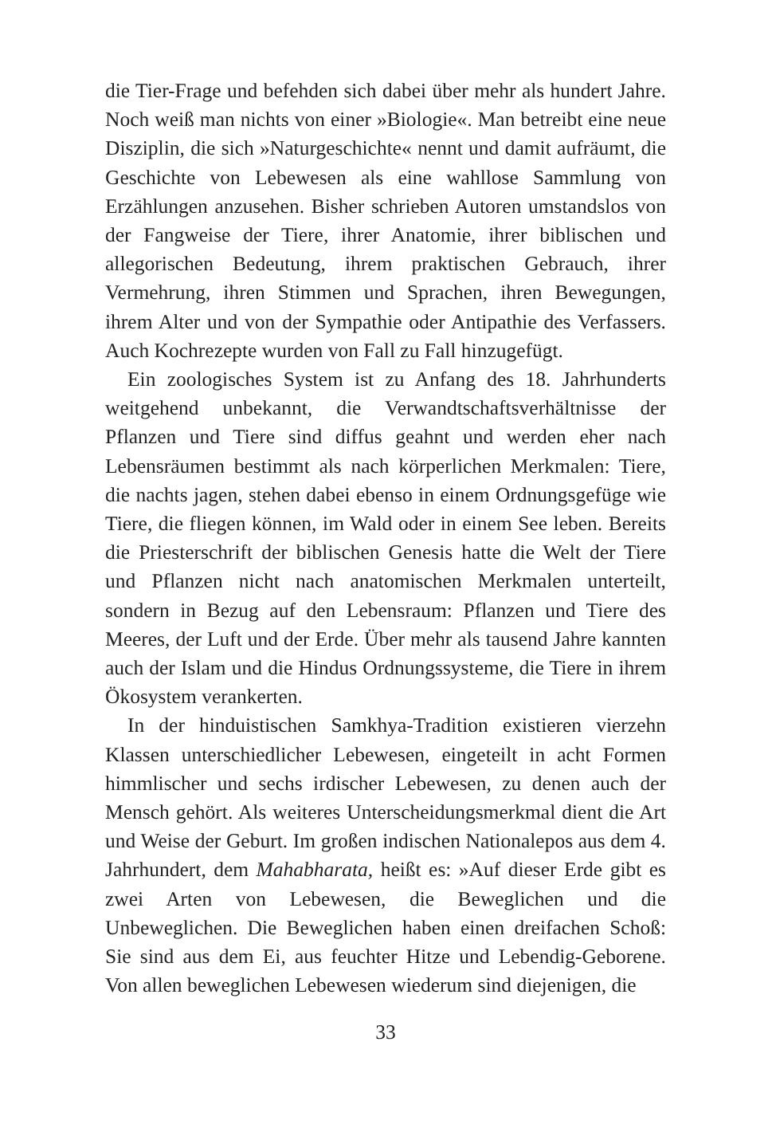die Tier-Frage und befehden sich dabei über mehr als hundert Jahre. Noch weiß man nichts von einer »Biologie«. Man betreibt eine neue Disziplin, die sich »Naturgeschichte« nennt und damit aufräumt, die Geschichte von Lebewesen als eine wahllose Sammlung von Erzählungen anzusehen. Bisher schrieben Autoren umstandslos von der Fangweise der Tiere, ihrer Anatomie, ihrer biblischen und allegorischen Bedeutung, ihrem praktischen Gebrauch, ihrer Vermehrung, ihren Stimmen und Sprachen, ihren Bewegungen, ihrem Alter und von der Sympathie oder Antipathie des Verfassers. Auch Kochrezepte wurden von Fall zu Fall hinzugefügt.
Ein zoologisches System ist zu Anfang des 18. Jahrhunderts weitgehend unbekannt, die Verwandtschaftsverhältnisse der Pflanzen und Tiere sind diffus geahnt und werden eher nach Lebensräumen bestimmt als nach körperlichen Merkmalen: Tiere, die nachts jagen, stehen dabei ebenso in einem Ordnungsgefüge wie Tiere, die fliegen können, im Wald oder in einem See leben. Bereits die Priesterschrift der biblischen Genesis hatte die Welt der Tiere und Pflanzen nicht nach anatomischen Merkmalen unterteilt, sondern in Bezug auf den Lebensraum: Pflanzen und Tiere des Meeres, der Luft und der Erde. Über mehr als tausend Jahre kannten auch der Islam und die Hindus Ordnungssysteme, die Tiere in ihrem Ökosystem verankerten.
In der hinduistischen Samkhya-Tradition existieren vierzehn Klassen unterschiedlicher Lebewesen, eingeteilt in acht Formen himmlischer und sechs irdischer Lebewesen, zu denen auch der Mensch gehört. Als weiteres Unterscheidungsmerkmal dient die Art und Weise der Geburt. Im großen indischen Nationalepos aus dem 4. Jahrhundert, dem Mahabharata, heißt es: »Auf dieser Erde gibt es zwei Arten von Lebewesen, die Beweglichen und die Unbeweglichen. Die Beweglichen haben einen dreifachen Schoß: Sie sind aus dem Ei, aus feuchter Hitze und Lebendig-Geborene. Von allen beweglichen Lebewesen wiederum sind diejenigen, die
33